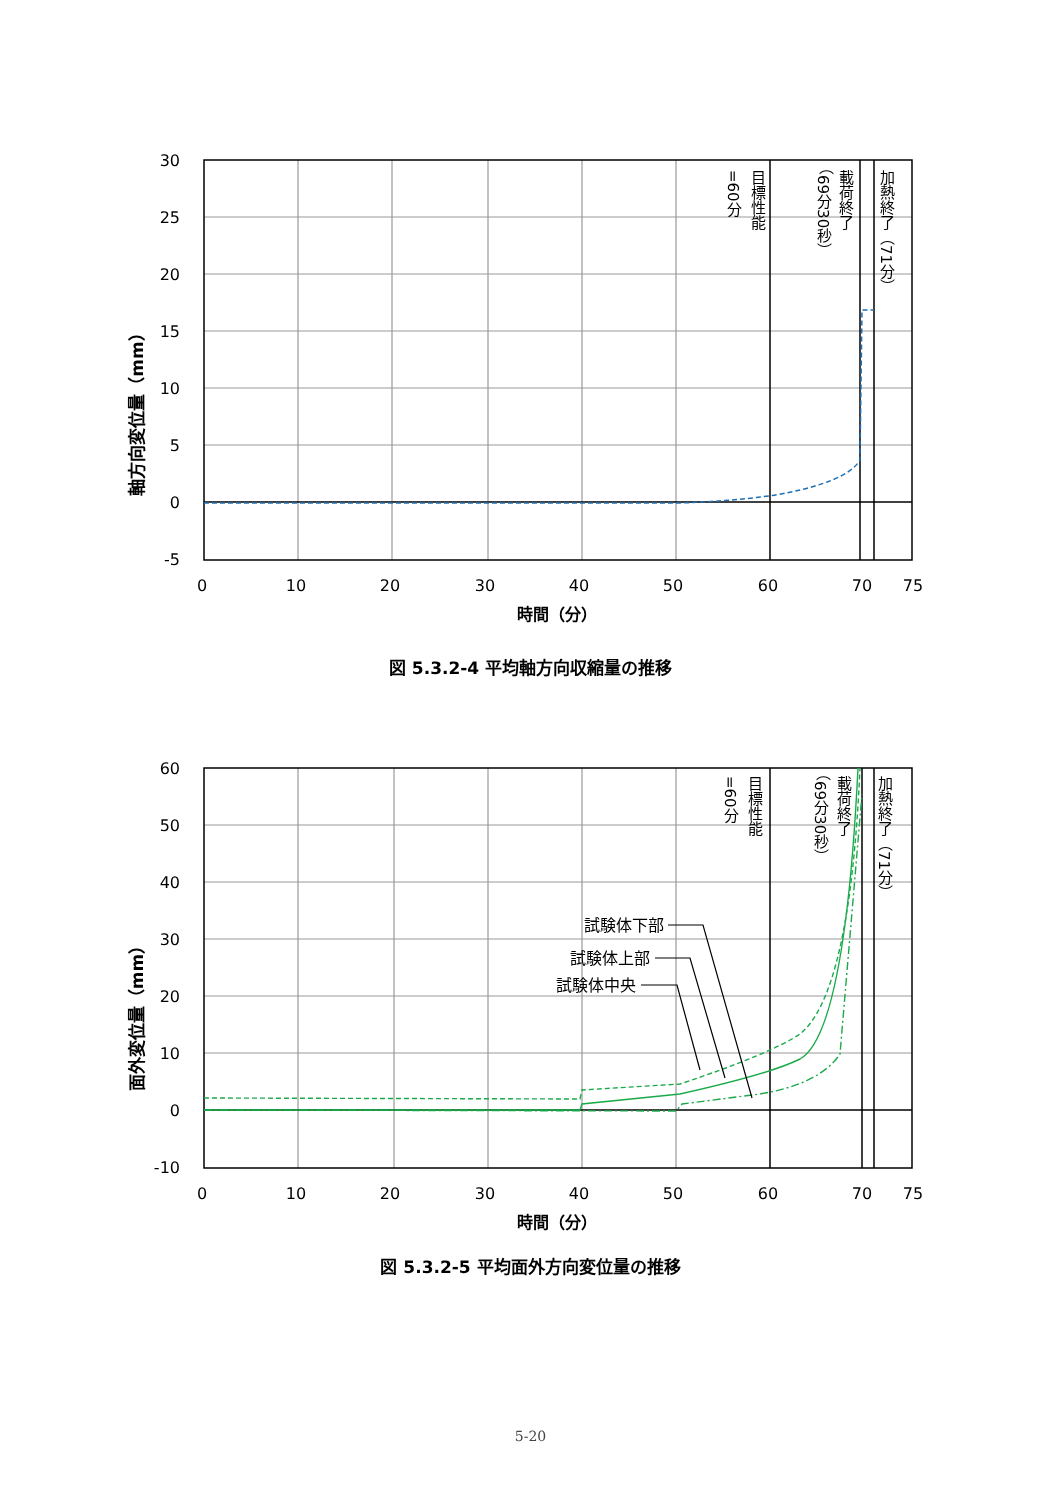30
25
20
15
10
5
0
-5
0
10
20
30
40
50
60
70
75
時間（分）
軸方向変位量（mm）
目標性能
=60分
載荷終了
（69分30秒）
加熱終了（71分）
図 5.3.2-4 平均軸方向収縮量の推移
試験体下部
試験体上部
試験体中央
60
50
40
30
20
10
0
-10
0
10
20
30
40
50
60
70
75
時間（分）
面外変位量（mm）
目標性能
=60分
載荷終了
（69分30秒）
加熱終了（71分）
図 5.3.2-5 平均面外方向変位量の推移
5-20